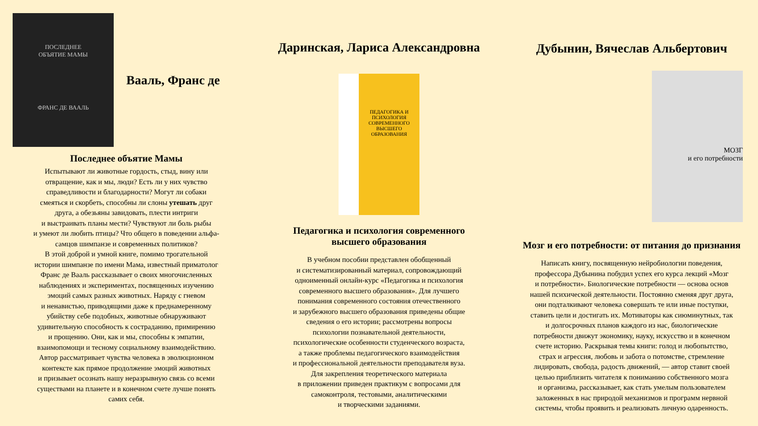ПОСЛЕДНЕЕ
ОБЪЯТИЕ МАМЫ
ФРАНС ДЕ ВААЛЬ
Вааль, Франс де
Последнее объятие Мамы
Испытывают ли животные гордость, стыд, вину или
отвращение, как и мы, люди? Есть ли у них чувство
справедливости и благодарности? Могут ли собаки
смеяться и скорбеть, способны ли слоны утешать друг
друга, а обезьяны завидовать, плести интриги
и выстраивать планы мести? Чувствуют ли боль рыбы
и умеют ли любить птицы? Что общего в поведении альфа-
самцов шимпанзе и современных политиков?
В этой доброй и умной книге, помимо трогательной
истории шимпанзе по имени Мама, известный приматолог
Франс де Вааль рассказывает о своих многочисленных
наблюдениях и экспериментах, посвященных изучению
эмоций самых разных животных. Наряду с гневом
и ненавистью, приводящими даже к преднамеренному
убийству себе подобных, животные обнаруживают
удивительную способность к состраданию, примирению
и прощению. Они, как и мы, способны к эмпатии,
взаимопомощи и тесному социальному взаимодействию.
Автор рассматривает чувства человека в эволюционном
контексте как прямое продолжение эмоций животных
и призывает осознать нашу неразрывную связь со всеми
существами на планете и в конечном счете лучше понять
самих себя.
Даринская, Лариса Александровна
ПЕДАГОГИКА И ПСИХОЛОГИЯ СОВРЕМЕННОГО ВЫСШЕГО ОБРАЗОВАНИЯ
Педагогика и психология современного
высшего образования
В учебном пособии представлен обобщенный
и систематизированный материал, сопровождающий
одноименный онлайн-курс «Педагогика и психология
современного высшего образования». Для лучшего
понимания современного состояния отечественного
и зарубежного высшего образования приведены общие
сведения о его истории; рассмотрены вопросы
психологии познавательной деятельности,
психологические особенности студенческого возраста,
а также проблемы педагогического взаимодействия
и профессиональной деятельности преподавателя вуза.
Для закрепления теоретического материала
в приложении приведен практикум с вопросами для
самоконтроля, тестовыми, аналитическими
и творческими заданиями.
Дубынин, Вячеслав Альбертович
МОЗГ
и его потребности
Мозг и его потребности: от питания до признания
Написать книгу, посвященную нейробиологии поведения,
профессора Дубынина побудил успех его курса лекций «Мозг
и потребности». Биологические потребности — основа основ
нашей психической деятельности. Постоянно сменяя друг друга,
они подталкивают человека совершать те или иные поступки,
ставить цели и достигать их. Мотиваторы как сиюминутных, так
и долгосрочных планов каждого из нас, биологические
потребности движут экономику, науку, искусство и в конечном
счете историю. Раскрывая темы книги: голод и любопытство,
страх и агрессия, любовь и забота о потомстве, стремление
лидировать, свобода, радость движений, — автор ставит своей
целью приблизить читателя к пониманию собственного мозга
и организма, рассказывает, как стать умелым пользователем
заложенных в нас природой механизмов и программ нервной
системы, чтобы проявить и реализовать личную одаренность.